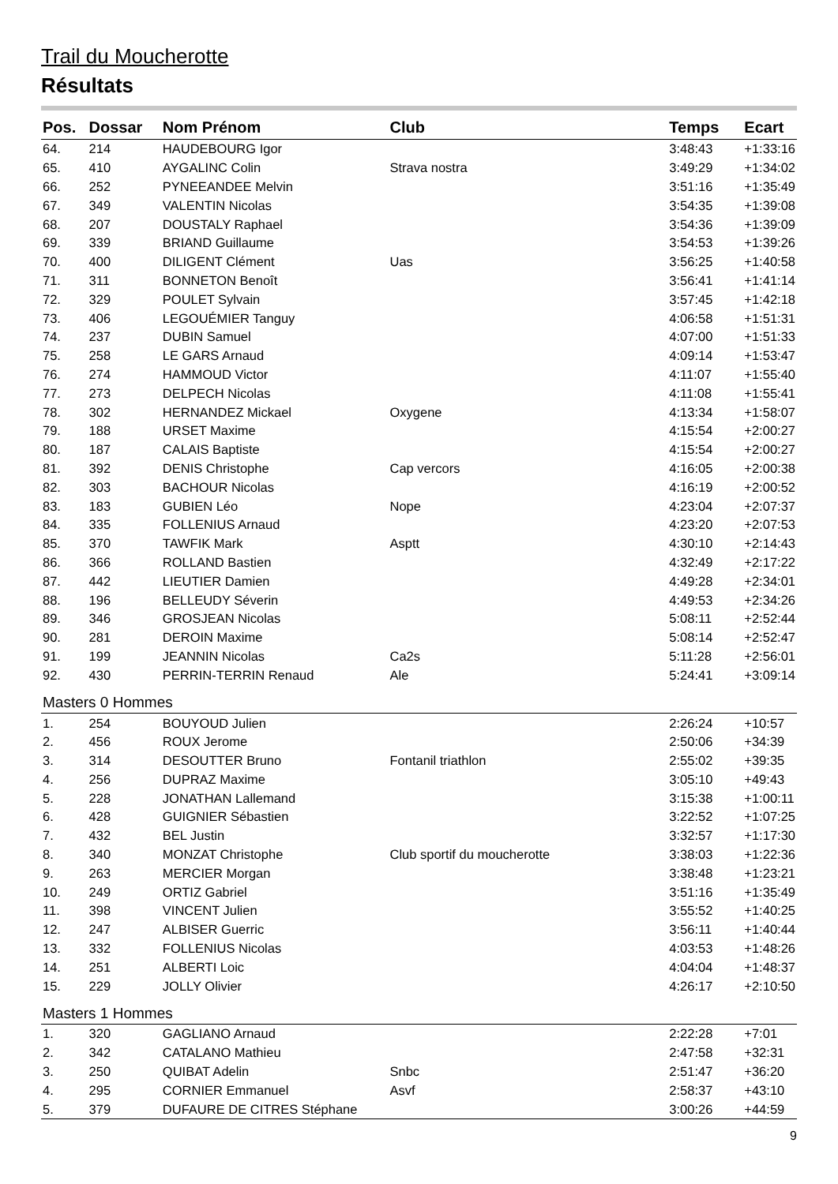Trail du Moucherotte
Résultats
| Pos. | Dossar | Nom Prénom | Club | Temps | Ecart |
| --- | --- | --- | --- | --- | --- |
| 64. | 214 | HAUDEBOURG Igor | | 3:48:43 | +1:33:16 |
| 65. | 410 | AYGALINC Colin | Strava nostra | 3:49:29 | +1:34:02 |
| 66. | 252 | PYNEEANDEE Melvin | | 3:51:16 | +1:35:49 |
| 67. | 349 | VALENTIN Nicolas | | 3:54:35 | +1:39:08 |
| 68. | 207 | DOUSTALY Raphael | | 3:54:36 | +1:39:09 |
| 69. | 339 | BRIAND Guillaume | | 3:54:53 | +1:39:26 |
| 70. | 400 | DILIGENT Clément | Uas | 3:56:25 | +1:40:58 |
| 71. | 311 | BONNETON Benoît | | 3:56:41 | +1:41:14 |
| 72. | 329 | POULET Sylvain | | 3:57:45 | +1:42:18 |
| 73. | 406 | LEGOUÉMIER Tanguy | | 4:06:58 | +1:51:31 |
| 74. | 237 | DUBIN Samuel | | 4:07:00 | +1:51:33 |
| 75. | 258 | LE GARS Arnaud | | 4:09:14 | +1:53:47 |
| 76. | 274 | HAMMOUD Victor | | 4:11:07 | +1:55:40 |
| 77. | 273 | DELPECH Nicolas | | 4:11:08 | +1:55:41 |
| 78. | 302 | HERNANDEZ Mickael | Oxygene | 4:13:34 | +1:58:07 |
| 79. | 188 | URSET Maxime | | 4:15:54 | +2:00:27 |
| 80. | 187 | CALAIS Baptiste | | 4:15:54 | +2:00:27 |
| 81. | 392 | DENIS Christophe | Cap vercors | 4:16:05 | +2:00:38 |
| 82. | 303 | BACHOUR Nicolas | | 4:16:19 | +2:00:52 |
| 83. | 183 | GUBIEN Léo | Nope | 4:23:04 | +2:07:37 |
| 84. | 335 | FOLLENIUS Arnaud | | 4:23:20 | +2:07:53 |
| 85. | 370 | TAWFIK Mark | Asptt | 4:30:10 | +2:14:43 |
| 86. | 366 | ROLLAND Bastien | | 4:32:49 | +2:17:22 |
| 87. | 442 | LIEUTIER Damien | | 4:49:28 | +2:34:01 |
| 88. | 196 | BELLEUDY Séverin | | 4:49:53 | +2:34:26 |
| 89. | 346 | GROSJEAN Nicolas | | 5:08:11 | +2:52:44 |
| 90. | 281 | DEROIN Maxime | | 5:08:14 | +2:52:47 |
| 91. | 199 | JEANNIN Nicolas | Ca2s | 5:11:28 | +2:56:01 |
| 92. | 430 | PERRIN-TERRIN Renaud | Ale | 5:24:41 | +3:09:14 |
| Masters 0 Hommes | | | | | |
| 1. | 254 | BOUYOUD Julien | | 2:26:24 | +10:57 |
| 2. | 456 | ROUX Jerome | | 2:50:06 | +34:39 |
| 3. | 314 | DESOUTTER Bruno | Fontanil triathlon | 2:55:02 | +39:35 |
| 4. | 256 | DUPRAZ Maxime | | 3:05:10 | +49:43 |
| 5. | 228 | JONATHAN Lallemand | | 3:15:38 | +1:00:11 |
| 6. | 428 | GUIGNIER Sébastien | | 3:22:52 | +1:07:25 |
| 7. | 432 | BEL Justin | | 3:32:57 | +1:17:30 |
| 8. | 340 | MONZAT Christophe | Club sportif du moucherotte | 3:38:03 | +1:22:36 |
| 9. | 263 | MERCIER Morgan | | 3:38:48 | +1:23:21 |
| 10. | 249 | ORTIZ Gabriel | | 3:51:16 | +1:35:49 |
| 11. | 398 | VINCENT Julien | | 3:55:52 | +1:40:25 |
| 12. | 247 | ALBISER Guerric | | 3:56:11 | +1:40:44 |
| 13. | 332 | FOLLENIUS Nicolas | | 4:03:53 | +1:48:26 |
| 14. | 251 | ALBERTI Loic | | 4:04:04 | +1:48:37 |
| 15. | 229 | JOLLY Olivier | | 4:26:17 | +2:10:50 |
| Masters 1 Hommes | | | | | |
| 1. | 320 | GAGLIANO Arnaud | | 2:22:28 | +7:01 |
| 2. | 342 | CATALANO Mathieu | | 2:47:58 | +32:31 |
| 3. | 250 | QUIBAT Adelin | Snbc | 2:51:47 | +36:20 |
| 4. | 295 | CORNIER Emmanuel | Asvf | 2:58:37 | +43:10 |
| 5. | 379 | DUFAURE DE CITRES Stéphane | | 3:00:26 | +44:59 |
9